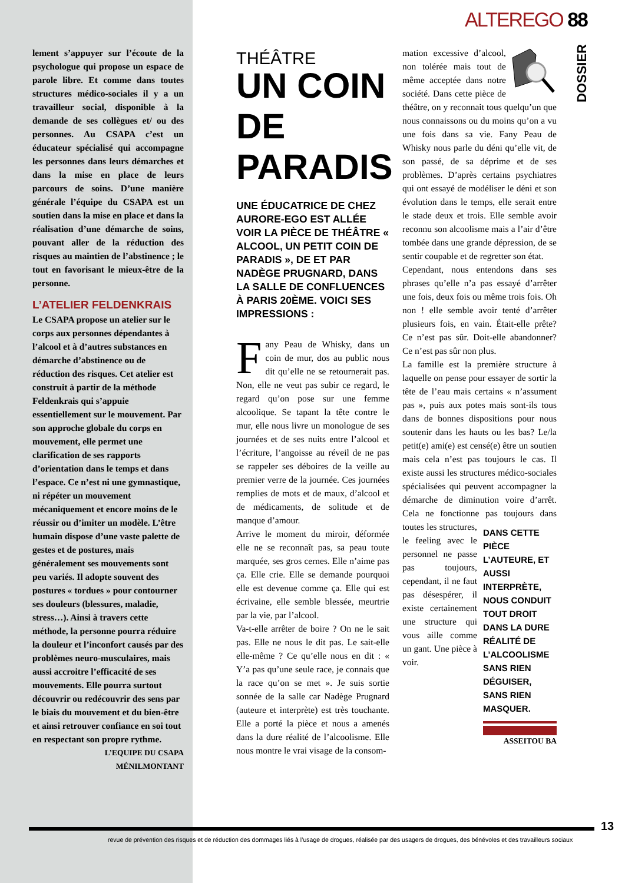ALTEREGO 88
DOSSIER
lement s’appuyer sur l’écoute de la psychologue qui propose un espace de parole libre. Et comme dans toutes structures médico-sociales il y a un travailleur social, disponible à la demande de ses collègues et/ ou des personnes. Au CSAPA c’est un éducateur spécialisé qui accompagne les personnes dans leurs démarches et dans la mise en place de leurs parcours de soins. D’une manière générale l’équipe du CSAPA est un soutien dans la mise en place et dans la réalisation d’une démarche de soins, pouvant aller de la réduction des risques au maintien de l’abstinence ; le tout en favorisant le mieux-être de la personne.
L’ATELIER FELDENKRAIS
Le CSAPA propose un atelier sur le corps aux personnes dépendantes à l’alcool et à d’autres substances en démarche d’abstinence ou de réduction des risques. Cet atelier est construit à partir de la méthode Feldenkrais qui s’appuie essentiellement sur le mouvement. Par son approche globale du corps en mouvement, elle permet une clarification de ses rapports d’orientation dans le temps et dans l’espace. Ce n’est ni une gymnastique, ni répéter un mouvement mécaniquement et encore moins de le réussir ou d’imiter un modèle. L’être humain dispose d’une vaste palette de gestes et de postures, mais généralement ses mouvements sont peu variés. Il adopte souvent des postures « tordues » pour contourner ses douleurs (blessures, maladie, stress…). Ainsi à travers cette méthode, la personne pourra réduire la douleur et l’inconfort causés par des problèmes neuro-musculaires, mais aussi accroitre l’efficacité de ses mouvements. Elle pourra surtout découvrir ou redécouvrir des sens par le biais du mouvement et du bien-être et ainsi retrouver confiance en soi tout en respectant son propre rythme.
L’EQUIPE DU CSAPA
MÉNILMONTANT
THÉÂTRE
UN COIN
DE
PARADIS
UNE ÉDUCATRICE DE CHEZ AURORE-EGO EST ALLÉE VOIR LA PIÈCE DE THÉÂTRE « ALCOOL, UN PETIT COIN DE PARADIS », DE ET PAR NADÈGE PRUGNARD, DANS LA SALLE DE CONFLUENCES À PARIS 20ÈME. VOICI SES IMPRESSIONS :
Fany Peau de Whisky, dans un coin de mur, dos au public nous dit qu’elle ne se retournerait pas. Non, elle ne veut pas subir ce regard, le regard qu’on pose sur une femme alcoolique. Se tapant la tête contre le mur, elle nous livre un monologue de ses journées et de ses nuits entre l’alcool et l’écriture, l’angoisse au réveil de ne pas se rappeler ses déboires de la veille au premier verre de la journée. Ces journées remplies de mots et de maux, d’alcool et de médicaments, de solitude et de manque d’amour.
Arrive le moment du miroir, déformée elle ne se reconnaît pas, sa peau toute marquée, ses gros cernes. Elle n’aime pas ça. Elle crie. Elle se demande pourquoi elle est devenue comme ça. Elle qui est écrivaine, elle semble blessée, meurtrie par la vie, par l’alcool.
Va-t-elle arrêter de boire ? On ne le sait pas. Elle ne nous le dit pas. Le sait-elle elle-même ? Ce qu’elle nous en dit : « Y’a pas qu’une seule race, je connais que la race qu’on se met ». Je suis sortie sonnée de la salle car Nadège Prugnard (auteure et interprète) est très touchante. Elle a porté la pièce et nous a amenés dans la dure réalité de l’alcoolisme. Elle nous montre le vrai visage de la consom-
mation excessive d’alcool, non tolérée mais tout de même acceptée dans notre société. Dans cette pièce de théâtre, on y reconnait tous quelqu’un que nous connaissons ou du moins qu’on a vu une fois dans sa vie. Fany Peau de Whisky nous parle du déni qu’elle vit, de son passé, de sa déprime et de ses problèmes. D’après certains psychiatres qui ont essayé de modéliser le déni et son évolution dans le temps, elle serait entre le stade deux et trois. Elle semble avoir reconnu son alcoolisme mais a l’air d’être tombée dans une grande dépression, de se sentir coupable et de regretter son état.
Cependant, nous entendons dans ses phrases qu’elle n’a pas essayé d’arrêter une fois, deux fois ou même trois fois. Oh non ! elle semble avoir tenté d’arrêter plusieurs fois, en vain. Était-elle prête? Ce n’est pas sûr. Doit-elle abandonner? Ce n’est pas sûr non plus.
La famille est la première structure à laquelle on pense pour essayer de sortir la tête de l’eau mais certains « n’assument pas », puis aux potes mais sont-ils tous dans de bonnes dispositions pour nous soutenir dans les hauts ou les bas? Le/la petit(e) ami(e) est censé(e) être un soutien mais cela n’est pas toujours le cas. Il existe aussi les structures médico-sociales spécialisées qui peuvent accompagner la démarche de diminution voire d’arrêt. Cela ne fonctionne pas toujours dans toutes les structures,
DANS CETTE PIÈCE L’AUTEURE, ET AUSSI INTERPRÈTE, NOUS CONDUIT TOUT DROIT DANS LA DURE RÉALITÉ DE L’ALCOOLISME SANS RIEN DÉGUISER, SANS RIEN MASQUER.
le feeling avec le personnel ne passe pas toujours, cependant, il ne faut pas désespérer, il existe certainement une structure qui vous aille comme un gant. Une pièce à voir.
ASSEITOU BA
13
revue de prévention des risques et de réduction des dommages liés à l’usage de drogues, réalisée par des usagers de drogues, des bénévoles et des travailleurs sociaux